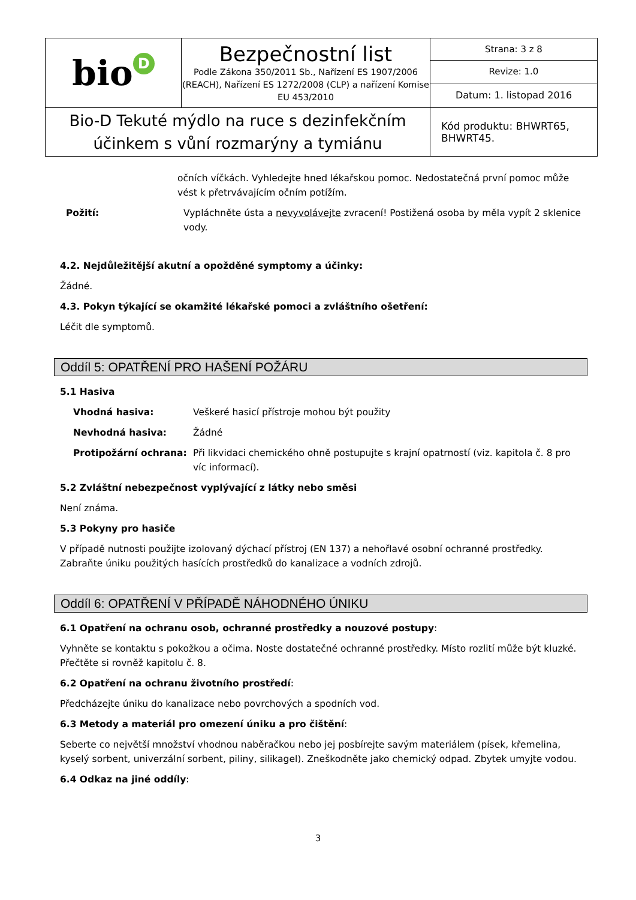| bio D | Bezpečnostní list Podle Zákona 350/2011 Sb., Nařízení ES 1907/2006 (REACH), Nařízení ES 1272/2008 (CLP) a nařízení Komise EU 453/2010 | Strana: 3 z 8 |
| | | Revize: 1.0 |
| | | Datum: 1. listopad 2016 |
| Bio-D Tekuté mýdlo na ruce s dezinfekčním účinkem s vůní rozmarýny a tymiánu | | Kód produktu: BHWRT65, BHWRT45. |
očních víčkách. Vyhledejte hned lékařskou pomoc. Nedostatečná první pomoc může vést k přetrvávajícím očním potížím.
Požití: Vypláchněte ústa a nevyvolávejte zvracení! Postižená osoba by měla vypít 2 sklenice vody.
4.2. Nejdůležitější akutní a opožděné symptomy a účinky:
Žádné.
4.3. Pokyn týkající se okamžité lékařské pomoci a zvláštního ošetření:
Léčit dle symptomů.
Oddíl 5: OPATŘENÍ PRO HAŠENÍ POŽÁRU
5.1 Hasiva
Vhodná hasiva: Veškeré hasicí přístroje mohou být použity
Nevhodná hasiva: Žádné
Protipožární ochrana: Při likvidaci chemického ohně postupujte s krajní opatrností (viz. kapitola č. 8 pro víc informací).
5.2 Zvláštní nebezpečnost vyplývající z látky nebo směsi
Není známa.
5.3 Pokyny pro hasiče
V případě nutnosti použijte izolovaný dýchací přístroj (EN 137) a nehořlavé osobní ochranné prostředky. Zabraňte úniku použitých hasících prostředků do kanalizace a vodních zdrojů.
Oddíl 6: OPATŘENÍ V PŘÍPADĚ NÁHODNÉHO ÚNIKU
6.1 Opatření na ochranu osob, ochranné prostředky a nouzové postupy:
Vyhněte se kontaktu s pokožkou a očima. Noste dostatečné ochranné prostředky. Místo rozlití může být kluzké. Přečtěte si rovněž kapitolu č. 8.
6.2 Opatření na ochranu životního prostředí:
Předcházejte úniku do kanalizace nebo povrchových a spodních vod.
6.3 Metody a materiál pro omezení úniku a pro čištění:
Seberte co největší množství vhodnou naběračkou nebo jej posbírejte savým materiálem (písek, křemelina, kyselý sorbent, univerzální sorbent, piliny, silikagel). Zneškodněte jako chemický odpad. Zbytek umyjte vodou.
6.4 Odkaz na jiné oddíly:
3